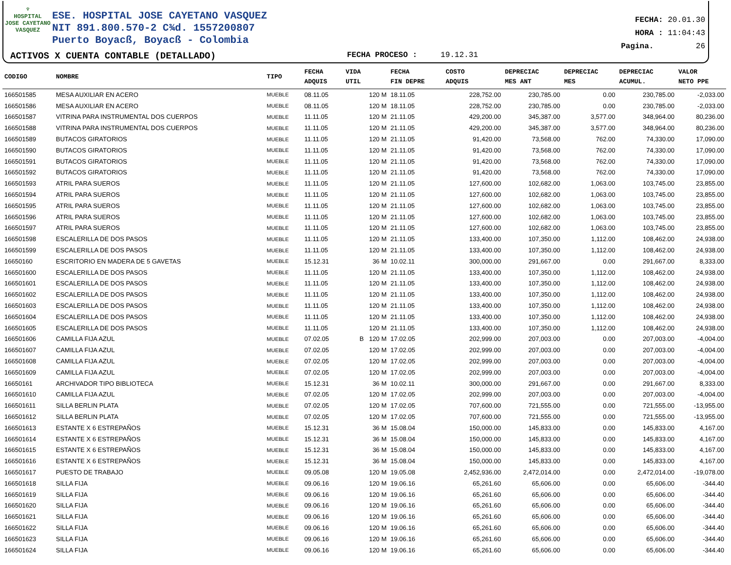♆
HOSPITAL
JOSE CAYETANO
VASQUEZ
ESE. HOSPITAL JOSE CAYETANO VASQUEZ
NIT 891.800.570-2 C¾d. 1557200807
Puerto Boyacß, Boyacß - Colombia
FECHA: 20.01.30
HORA : 11:04:43
Pagina. 26
ACTIVOS X CUENTA CONTABLE (DETALLADO)
FECHA PROCESO : 19.12.31
| CODIGO | NOMBRE | TIPO | FECHA ADQUIS | VIDA UTIL | FECHA FIN DEPRE | COSTO ADQUIS | DEPRECIAC MES ANT | DEPRECIAC MES | DEPRECIAC ACUMUL. | VALOR NETO PPE |
| --- | --- | --- | --- | --- | --- | --- | --- | --- | --- | --- |
| 166501585 | MESA AUXILIAR EN ACERO | MUEBLE | 08.11.05 | 120 M | 18.11.05 | 228,752.00 | 230,785.00 | 0.00 | 230,785.00 | -2,033.00 |
| 166501586 | MESA AUXILIAR EN ACERO | MUEBLE | 08.11.05 | 120 M | 18.11.05 | 228,752.00 | 230,785.00 | 0.00 | 230,785.00 | -2,033.00 |
| 166501587 | VITRINA PARA INSTRUMENTAL DOS CUERPOS | MUEBLE | 11.11.05 | 120 M | 21.11.05 | 429,200.00 | 345,387.00 | 3,577.00 | 348,964.00 | 80,236.00 |
| 166501588 | VITRINA PARA INSTRUMENTAL DOS CUERPOS | MUEBLE | 11.11.05 | 120 M | 21.11.05 | 429,200.00 | 345,387.00 | 3,577.00 | 348,964.00 | 80,236.00 |
| 166501589 | BUTACOS GIRATORIOS | MUEBLE | 11.11.05 | 120 M | 21.11.05 | 91,420.00 | 73,568.00 | 762.00 | 74,330.00 | 17,090.00 |
| 166501590 | BUTACOS GIRATORIOS | MUEBLE | 11.11.05 | 120 M | 21.11.05 | 91,420.00 | 73,568.00 | 762.00 | 74,330.00 | 17,090.00 |
| 166501591 | BUTACOS GIRATORIOS | MUEBLE | 11.11.05 | 120 M | 21.11.05 | 91,420.00 | 73,568.00 | 762.00 | 74,330.00 | 17,090.00 |
| 166501592 | BUTACOS GIRATORIOS | MUEBLE | 11.11.05 | 120 M | 21.11.05 | 91,420.00 | 73,568.00 | 762.00 | 74,330.00 | 17,090.00 |
| 166501593 | ATRIL PARA SUEROS | MUEBLE | 11.11.05 | 120 M | 21.11.05 | 127,600.00 | 102,682.00 | 1,063.00 | 103,745.00 | 23,855.00 |
| 166501594 | ATRIL PARA SUEROS | MUEBLE | 11.11.05 | 120 M | 21.11.05 | 127,600.00 | 102,682.00 | 1,063.00 | 103,745.00 | 23,855.00 |
| 166501595 | ATRIL PARA SUEROS | MUEBLE | 11.11.05 | 120 M | 21.11.05 | 127,600.00 | 102,682.00 | 1,063.00 | 103,745.00 | 23,855.00 |
| 166501596 | ATRIL PARA SUEROS | MUEBLE | 11.11.05 | 120 M | 21.11.05 | 127,600.00 | 102,682.00 | 1,063.00 | 103,745.00 | 23,855.00 |
| 166501597 | ATRIL PARA SUEROS | MUEBLE | 11.11.05 | 120 M | 21.11.05 | 127,600.00 | 102,682.00 | 1,063.00 | 103,745.00 | 23,855.00 |
| 166501598 | ESCALERILLA DE DOS PASOS | MUEBLE | 11.11.05 | 120 M | 21.11.05 | 133,400.00 | 107,350.00 | 1,112.00 | 108,462.00 | 24,938.00 |
| 166501599 | ESCALERILLA DE DOS PASOS | MUEBLE | 11.11.05 | 120 M | 21.11.05 | 133,400.00 | 107,350.00 | 1,112.00 | 108,462.00 | 24,938.00 |
| 16650160 | ESCRITORIO EN MADERA DE 5 GAVETAS | MUEBLE | 15.12.31 | 36 M | 10.02.11 | 300,000.00 | 291,667.00 | 0.00 | 291,667.00 | 8,333.00 |
| 166501600 | ESCALERILLA DE DOS PASOS | MUEBLE | 11.11.05 | 120 M | 21.11.05 | 133,400.00 | 107,350.00 | 1,112.00 | 108,462.00 | 24,938.00 |
| 166501601 | ESCALERILLA DE DOS PASOS | MUEBLE | 11.11.05 | 120 M | 21.11.05 | 133,400.00 | 107,350.00 | 1,112.00 | 108,462.00 | 24,938.00 |
| 166501602 | ESCALERILLA DE DOS PASOS | MUEBLE | 11.11.05 | 120 M | 21.11.05 | 133,400.00 | 107,350.00 | 1,112.00 | 108,462.00 | 24,938.00 |
| 166501603 | ESCALERILLA DE DOS PASOS | MUEBLE | 11.11.05 | 120 M | 21.11.05 | 133,400.00 | 107,350.00 | 1,112.00 | 108,462.00 | 24,938.00 |
| 166501604 | ESCALERILLA DE DOS PASOS | MUEBLE | 11.11.05 | 120 M | 21.11.05 | 133,400.00 | 107,350.00 | 1,112.00 | 108,462.00 | 24,938.00 |
| 166501605 | ESCALERILLA DE DOS PASOS | MUEBLE | 11.11.05 | 120 M | 21.11.05 | 133,400.00 | 107,350.00 | 1,112.00 | 108,462.00 | 24,938.00 |
| 166501606 | CAMILLA FIJA AZUL | MUEBLE | 07.02.05 | B 120 M | 17.02.05 | 202,999.00 | 207,003.00 | 0.00 | 207,003.00 | -4,004.00 |
| 166501607 | CAMILLA FIJA AZUL | MUEBLE | 07.02.05 | 120 M | 17.02.05 | 202,999.00 | 207,003.00 | 0.00 | 207,003.00 | -4,004.00 |
| 166501608 | CAMILLA FIJA AZUL | MUEBLE | 07.02.05 | 120 M | 17.02.05 | 202,999.00 | 207,003.00 | 0.00 | 207,003.00 | -4,004.00 |
| 166501609 | CAMILLA FIJA AZUL | MUEBLE | 07.02.05 | 120 M | 17.02.05 | 202,999.00 | 207,003.00 | 0.00 | 207,003.00 | -4,004.00 |
| 16650161 | ARCHIVADOR TIPO BIBLIOTECA | MUEBLE | 15.12.31 | 36 M | 10.02.11 | 300,000.00 | 291,667.00 | 0.00 | 291,667.00 | 8,333.00 |
| 166501610 | CAMILLA FIJA AZUL | MUEBLE | 07.02.05 | 120 M | 17.02.05 | 202,999.00 | 207,003.00 | 0.00 | 207,003.00 | -4,004.00 |
| 166501611 | SILLA BERLIN PLATA | MUEBLE | 07.02.05 | 120 M | 17.02.05 | 707,600.00 | 721,555.00 | 0.00 | 721,555.00 | -13,955.00 |
| 166501612 | SILLA BERLIN PLATA | MUEBLE | 07.02.05 | 120 M | 17.02.05 | 707,600.00 | 721,555.00 | 0.00 | 721,555.00 | -13,955.00 |
| 166501613 | ESTANTE X 6 ESTREPAÑOS | MUEBLE | 15.12.31 | 36 M | 15.08.04 | 150,000.00 | 145,833.00 | 0.00 | 145,833.00 | 4,167.00 |
| 166501614 | ESTANTE X 6 ESTREPAÑOS | MUEBLE | 15.12.31 | 36 M | 15.08.04 | 150,000.00 | 145,833.00 | 0.00 | 145,833.00 | 4,167.00 |
| 166501615 | ESTANTE X 6 ESTREPAÑOS | MUEBLE | 15.12.31 | 36 M | 15.08.04 | 150,000.00 | 145,833.00 | 0.00 | 145,833.00 | 4,167.00 |
| 166501616 | ESTANTE X 6 ESTREPAÑOS | MUEBLE | 15.12.31 | 36 M | 15.08.04 | 150,000.00 | 145,833.00 | 0.00 | 145,833.00 | 4,167.00 |
| 166501617 | PUESTO DE TRABAJO | MUEBLE | 09.05.08 | 120 M | 19.05.08 | 2,452,936.00 | 2,472,014.00 | 0.00 | 2,472,014.00 | -19,078.00 |
| 166501618 | SILLA FIJA | MUEBLE | 09.06.16 | 120 M | 19.06.16 | 65,261.60 | 65,606.00 | 0.00 | 65,606.00 | -344.40 |
| 166501619 | SILLA FIJA | MUEBLE | 09.06.16 | 120 M | 19.06.16 | 65,261.60 | 65,606.00 | 0.00 | 65,606.00 | -344.40 |
| 166501620 | SILLA FIJA | MUEBLE | 09.06.16 | 120 M | 19.06.16 | 65,261.60 | 65,606.00 | 0.00 | 65,606.00 | -344.40 |
| 166501621 | SILLA FIJA | MUEBLE | 09.06.16 | 120 M | 19.06.16 | 65,261.60 | 65,606.00 | 0.00 | 65,606.00 | -344.40 |
| 166501622 | SILLA FIJA | MUEBLE | 09.06.16 | 120 M | 19.06.16 | 65,261.60 | 65,606.00 | 0.00 | 65,606.00 | -344.40 |
| 166501623 | SILLA FIJA | MUEBLE | 09.06.16 | 120 M | 19.06.16 | 65,261.60 | 65,606.00 | 0.00 | 65,606.00 | -344.40 |
| 166501624 | SILLA FIJA | MUEBLE | 09.06.16 | 120 M | 19.06.16 | 65,261.60 | 65,606.00 | 0.00 | 65,606.00 | -344.40 |